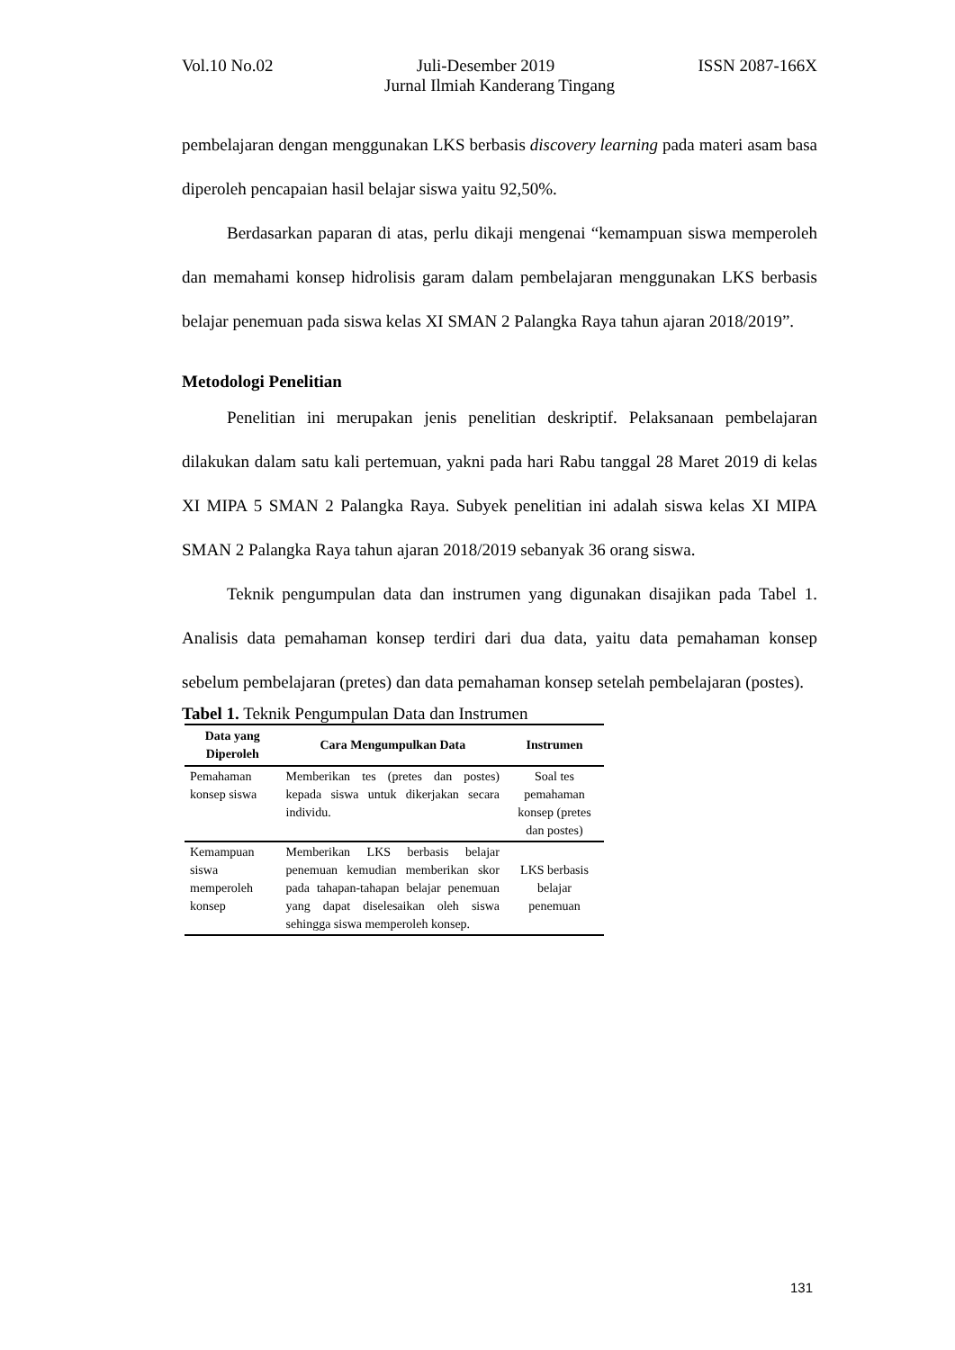Vol.10 No.02 Juli-Desember 2019 ISSN 2087-166X
Jurnal Ilmiah Kanderang Tingang
pembelajaran dengan menggunakan LKS berbasis discovery learning pada materi asam basa diperoleh pencapaian hasil belajar siswa yaitu 92,50%.
Berdasarkan paparan di atas, perlu dikaji mengenai “kemampuan siswa memperoleh dan memahami konsep hidrolisis garam dalam pembelajaran menggunakan LKS berbasis belajar penemuan pada siswa kelas XI SMAN 2 Palangka Raya tahun ajaran 2018/2019”.
Metodologi Penelitian
Penelitian ini merupakan jenis penelitian deskriptif. Pelaksanaan pembelajaran dilakukan dalam satu kali pertemuan, yakni pada hari Rabu tanggal 28 Maret 2019 di kelas XI MIPA 5 SMAN 2 Palangka Raya. Subyek penelitian ini adalah siswa kelas XI MIPA SMAN 2 Palangka Raya tahun ajaran 2018/2019 sebanyak 36 orang siswa.
Teknik pengumpulan data dan instrumen yang digunakan disajikan pada Tabel 1. Analisis data pemahaman konsep terdiri dari dua data, yaitu data pemahaman konsep sebelum pembelajaran (pretes) dan data pemahaman konsep setelah pembelajaran (postes).
Tabel 1. Teknik Pengumpulan Data dan Instrumen
| Data yang Diperoleh | Cara Mengumpulkan Data | Instrumen |
| --- | --- | --- |
| Pemahaman konsep siswa | Memberikan tes (pretes dan postes) kepada siswa untuk dikerjakan secara individu. | Soal tes pemahaman konsep (pretes dan postes) |
| Kemampuan siswa memperoleh konsep | Memberikan LKS berbasis belajar penemuan kemudian memberikan skor pada tahapan-tahapan belajar penemuan yang dapat diselesaikan oleh siswa sehingga siswa memperoleh konsep. | LKS berbasis belajar penemuan |
131